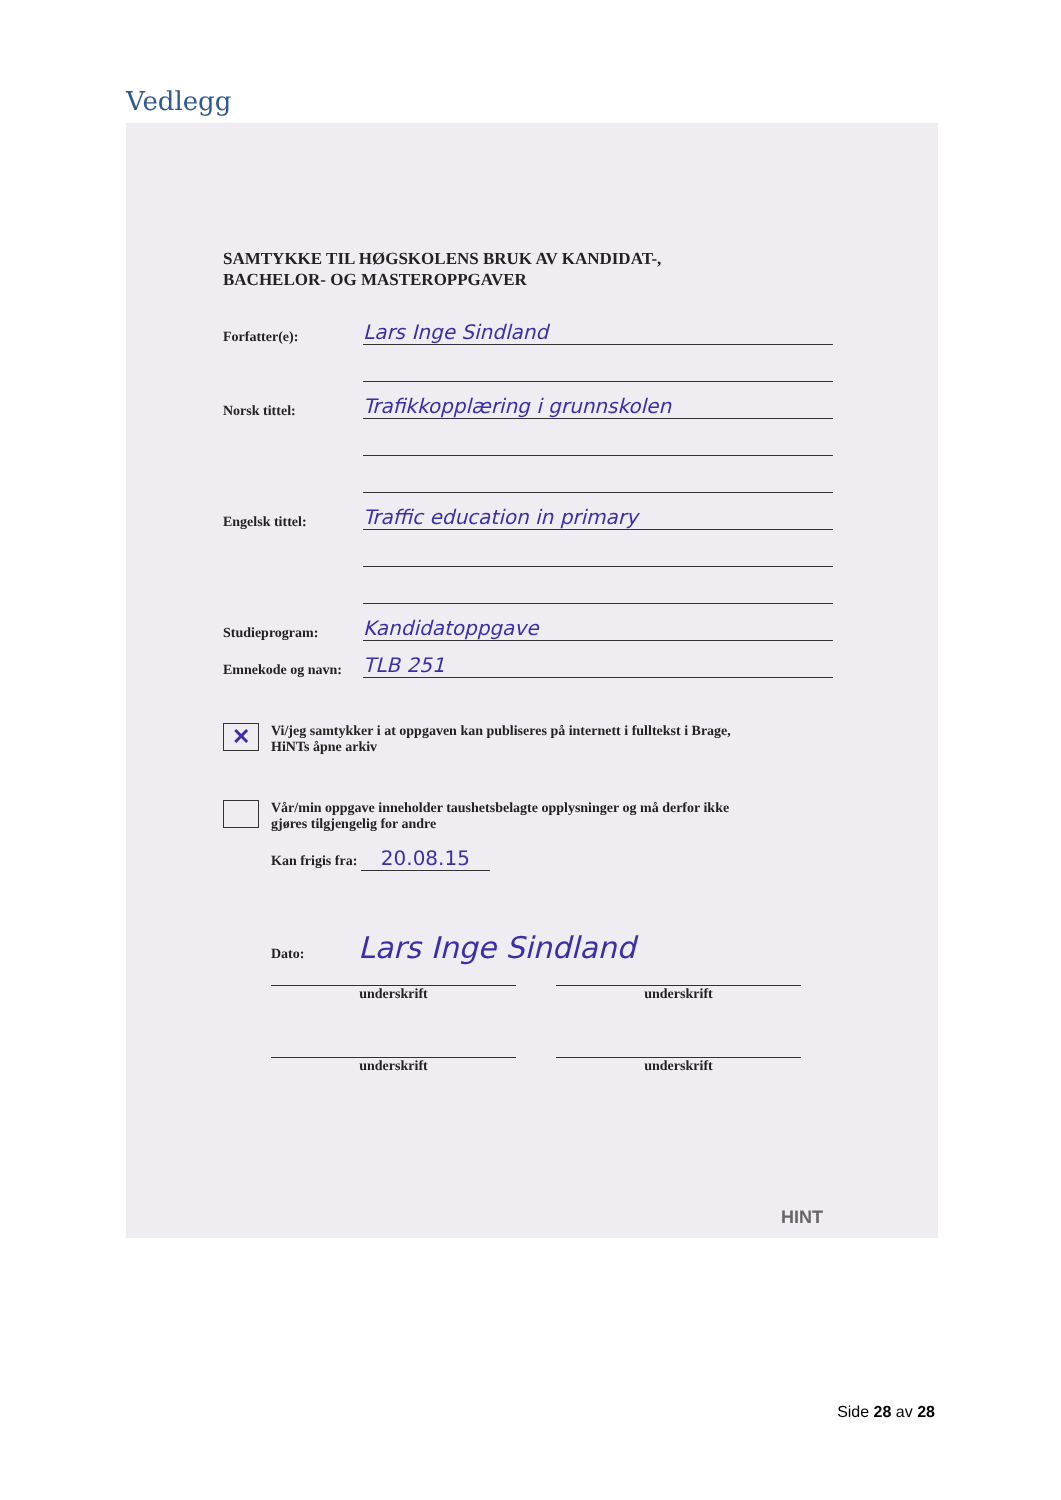Vedlegg
SAMTYKKE TIL HØGSKOLENS BRUK AV KANDIDAT-,
BACHELOR- OG MASTEROPPGAVER
Forfatter(e): Lars Inge Sindland
Norsk tittel: Trafikkopplæring i grunnskolen
Engelsk tittel: Traffic education in primary
Studieprogram: Kandidatoppgave
Emnekode og navn: TLB 251
✕
Vi/jeg samtykker i at oppgaven kan publiseres på internett i fulltekst i Brage,
HiNTs åpne arkiv
Vår/min oppgave inneholder taushetsbelagte opplysninger og må derfor ikke
gjøres tilgjengelig for andre
Kan frigis fra: 20.08.15
Dato: Lars Inge Sindland
underskrift underskrift
underskrift underskrift
HINT
Side 28 av 28